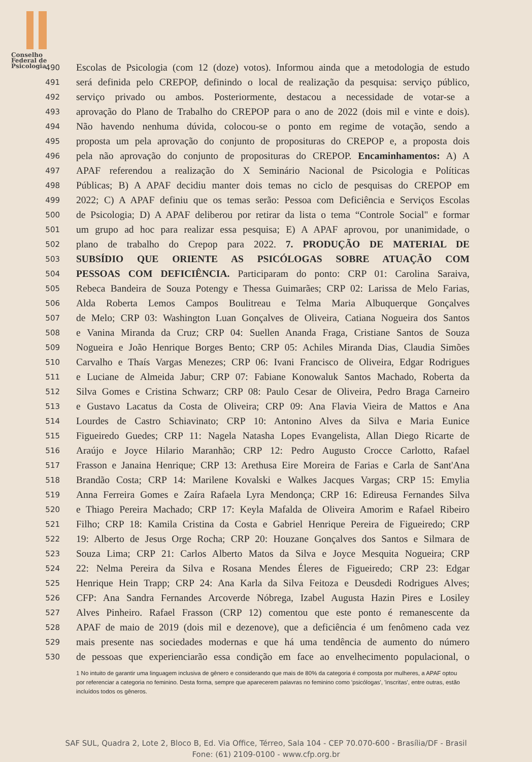Conselho
Federal de
Psicologia
490 Escolas de Psicologia (com 12 (doze) votos). Informou ainda que a metodologia de estudo
491 será definida pelo CREPOP, definindo o local de realização da pesquisa: serviço público,
492 serviço privado ou ambos. Posteriormente, destacou a necessidade de votar-se a
493 aprovação do Plano de Trabalho do CREPOP para o ano de 2022 (dois mil e vinte e dois).
494 Não havendo nenhuma dúvida, colocou-se o ponto em regime de votação, sendo a
495 proposta um pela aprovação do conjunto de proposituras do CREPOP e, a proposta dois
496 pela não aprovação do conjunto de proposituras do CREPOP. Encaminhamentos: A) A
497 APAF referendou a realização do X Seminário Nacional de Psicologia e Políticas
498 Públicas; B) A APAF decidiu manter dois temas no ciclo de pesquisas do CREPOP em
499 2022; C) A APAF definiu que os temas serão: Pessoa com Deficiência e Serviços Escolas
500 de Psicologia; D) A APAF deliberou por retirar da lista o tema “Controle Social" e formar
501 um grupo ad hoc para realizar essa pesquisa; E) A APAF aprovou, por unanimidade, o
502 plano de trabalho do Crepop para 2022. 7. PRODUÇÃO DE MATERIAL DE
503 SUBSÍDIO QUE ORIENTE AS PSICÓLOGAS SOBRE ATUAÇÃO COM
504 PESSOAS COM DEFICIÊNCIA. Participaram do ponto: CRP 01: Carolina Saraiva,
505 Rebeca Bandeira de Souza Potengy e Thessa Guimarães; CRP 02: Larissa de Melo Farias,
506 Alda Roberta Lemos Campos Boulitreau e Telma Maria Albuquerque Gonçalves
507 de Melo; CRP 03: Washington Luan Gonçalves de Oliveira, Catiana Nogueira dos Santos
508 e Vanina Miranda da Cruz; CRP 04: Suellen Ananda Fraga, Cristiane Santos de Souza
509 Nogueira e João Henrique Borges Bento; CRP 05: Achiles Miranda Dias, Claudia Simões
510 Carvalho e Thaís Vargas Menezes; CRP 06: Ivani Francisco de Oliveira, Edgar Rodrigues
511 e Luciane de Almeida Jabur; CRP 07: Fabiane Konowaluk Santos Machado, Roberta da
512 Silva Gomes e Cristina Schwarz; CRP 08: Paulo Cesar de Oliveira, Pedro Braga Carneiro
513 e Gustavo Lacatus da Costa de Oliveira; CRP 09: Ana Flavia Vieira de Mattos e Ana
514 Lourdes de Castro Schiavinato; CRP 10: Antonino Alves da Silva e Maria Eunice
515 Figueiredo Guedes; CRP 11: Nagela Natasha Lopes Evangelista, Allan Diego Ricarte de
516 Araújo e Joyce Hilario Maranhão; CRP 12: Pedro Augusto Crocce Carlotto, Rafael
517 Frasson e Janaina Henrique; CRP 13: Arethusa Eire Moreira de Farias e Carla de Sant'Ana
518 Brandão Costa; CRP 14: Marilene Kovalski e Walkes Jacques Vargas; CRP 15: Emylia
519 Anna Ferreira Gomes e Zaíra Rafaela Lyra Mendonça; CRP 16: Edireusa Fernandes Silva
520 e Thiago Pereira Machado; CRP 17: Keyla Mafalda de Oliveira Amorim e Rafael Ribeiro
521 Filho; CRP 18: Kamila Cristina da Costa e Gabriel Henrique Pereira de Figueiredo; CRP
522 19: Alberto de Jesus Orge Rocha; CRP 20: Houzane Gonçalves dos Santos e Silmara de
523 Souza Lima; CRP 21: Carlos Alberto Matos da Silva e Joyce Mesquita Nogueira; CRP
524 22: Nelma Pereira da Silva e Rosana Mendes Éleres de Figueiredo; CRP 23: Edgar
525 Henrique Hein Trapp; CRP 24: Ana Karla da Silva Feitoza e Deusdedi Rodrigues Alves;
526 CFP: Ana Sandra Fernandes Arcoverde Nóbrega, Izabel Augusta Hazin Pires e Losiley
527 Alves Pinheiro. Rafael Frasson (CRP 12) comentou que este ponto é remanescente da
528 APAF de maio de 2019 (dois mil e dezenove), que a deficiência é um fenômeno cada vez
529 mais presente nas sociedades modernas e que há uma tendência de aumento do número
530 de pessoas que experienciarão essa condição em face ao envelhecimento populacional, o
1 No intuito de garantir uma linguagem inclusiva de gênero e considerando que mais de 80% da categoria é composta por mulheres, a APAF optou por referenciar a categoria no feminino. Desta forma, sempre que aparecerem palavras no feminino como 'psicólogas', 'inscritas', entre outras, estão incluídos todos os gêneros.
SAF SUL, Quadra 2, Lote 2, Bloco B, Ed. Via Office, Térreo, Sala 104 - CEP 70.070-600 - Brasília/DF - Brasil
Fone: (61) 2109-0100 - www.cfp.org.br